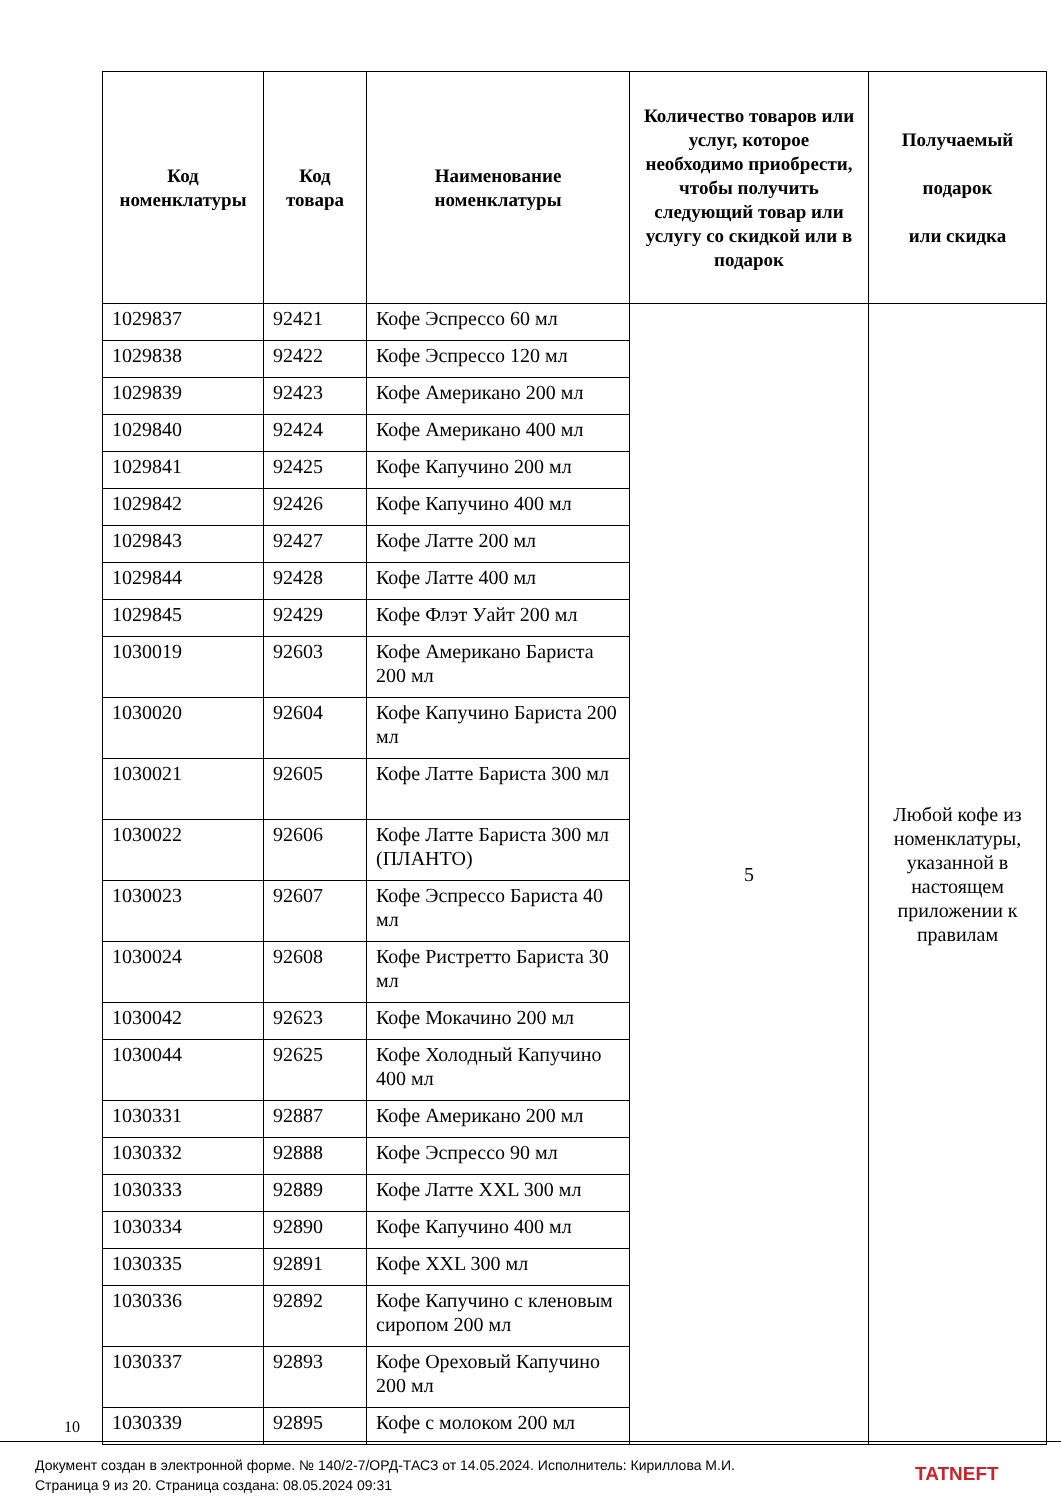| Код номенклатуры | Код товара | Наименование номенклатуры | Количество товаров или услуг, которое необходимо приобрести, чтобы получить следующий товар или услугу со скидкой или в подарок | Получаемый подарок или скидка |
| --- | --- | --- | --- | --- |
| 1029837 | 92421 | Кофе Эспрессо 60 мл | 5 | Любой кофе из номенклатуры, указанной в настоящем приложении к правилам |
| 1029838 | 92422 | Кофе Эспрессо 120 мл | | |
| 1029839 | 92423 | Кофе Американо 200 мл | | |
| 1029840 | 92424 | Кофе Американо 400 мл | | |
| 1029841 | 92425 | Кофе Капучино 200 мл | | |
| 1029842 | 92426 | Кофе Капучино 400 мл | | |
| 1029843 | 92427 | Кофе Латте 200 мл | | |
| 1029844 | 92428 | Кофе Латте 400 мл | | |
| 1029845 | 92429 | Кофе Флэт Уайт 200 мл | | |
| 1030019 | 92603 | Кофе Американо Бариста 200 мл | | |
| 1030020 | 92604 | Кофе Капучино Бариста 200 мл | | |
| 1030021 | 92605 | Кофе Латте Бариста 300 мл | | |
| 1030022 | 92606 | Кофе Латте Бариста 300 мл (ПЛАНТО) | | |
| 1030023 | 92607 | Кофе Эспрессо Бариста 40 мл | | |
| 1030024 | 92608 | Кофе Ристретто Бариста 30 мл | | |
| 1030042 | 92623 | Кофе Мокачино 200 мл | | |
| 1030044 | 92625 | Кофе Холодный Капучино 400 мл | | |
| 1030331 | 92887 | Кофе Американо 200 мл | | |
| 1030332 | 92888 | Кофе Эспрессо 90 мл | | |
| 1030333 | 92889 | Кофе Латте XXL 300 мл | | |
| 1030334 | 92890 | Кофе Капучино 400 мл | | |
| 1030335 | 92891 | Кофе XXL 300 мл | | |
| 1030336 | 92892 | Кофе Капучино с кленовым сиропом 200 мл | | |
| 1030337 | 92893 | Кофе Ореховый Капучино 200 мл | | |
| 1030339 | 92895 | Кофе с молоком 200 мл | | |
10
Документ создан в электронной форме. № 140/2-7/ОРД-ТАСЗ от 14.05.2024. Исполнитель: Кириллова М.И.
Страница 9 из 20. Страница создана: 08.05.2024 09:31
TATNEFT